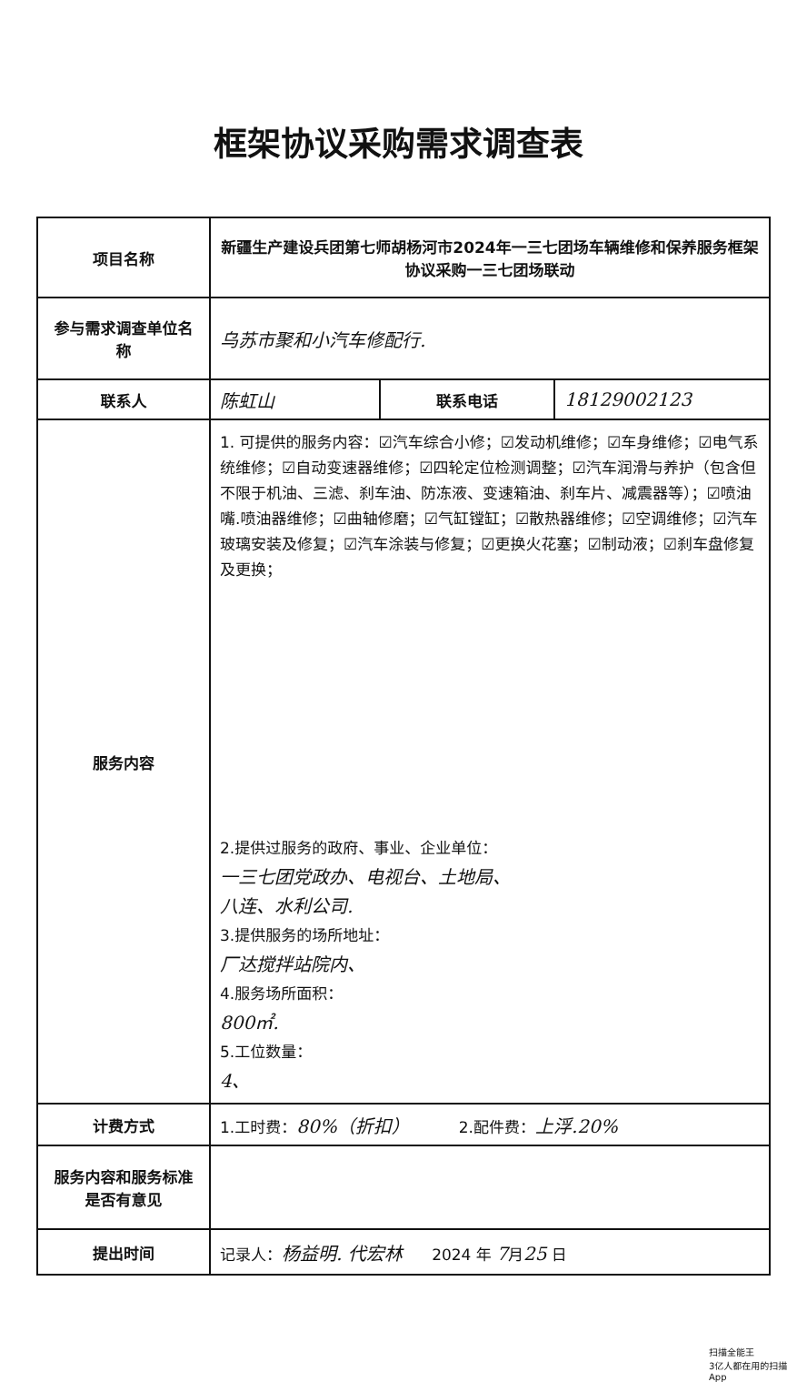框架协议采购需求调查表
| 项目名称 | 新疆生产建设兵团第七师胡杨河市2024年一三七团场车辆维修和保养服务框架协议采购一三七团场联动 | | |
| 参与需求调查单位名称 | 乌苏市聚和小汽车修配行. | | |
| 联系人 | 陈虹山 | 联系电话 | 18129002123 |
| 服务内容 | 1. 可提供的服务内容：☑汽车综合小修；☑发动机维修；☑车身维修；☑电气系统维修；☑自动变速器维修；☑四轮定位检测调整；☑汽车润滑与养护（包含但不限于机油、三滤、刹车油、防冻液、变速箱油、刹车片、减震器等）；☑喷油嘴.喷油器维修；☑曲轴修磨；☑气缸镗缸；☑散热器维修；☑空调维修；☑汽车玻璃安装及修复；☑汽车涂装与修复；☑更换火花塞；☑制动液；☑刹车盘修复及更换； 2.提供过服务的政府、事业、企业单位： 一三七团党政办、电视台、土地局、 八连、水利公司. 3.提供服务的场所地址： 厂达搅拌站院内、 4.服务场所面积： 800㎡. 5.工位数量： 4、 | | |
| 计费方式 | 1.工时费： 80%（折扣） 2.配件费： 上浮.20% | | |
| 服务内容和服务标准是否有意见 | | | |
| 提出时间 | 记录人： 杨益明. 代宏林 2024 年 7 月 25 日 | | |
扫描全能王
3亿人都在用的扫描App